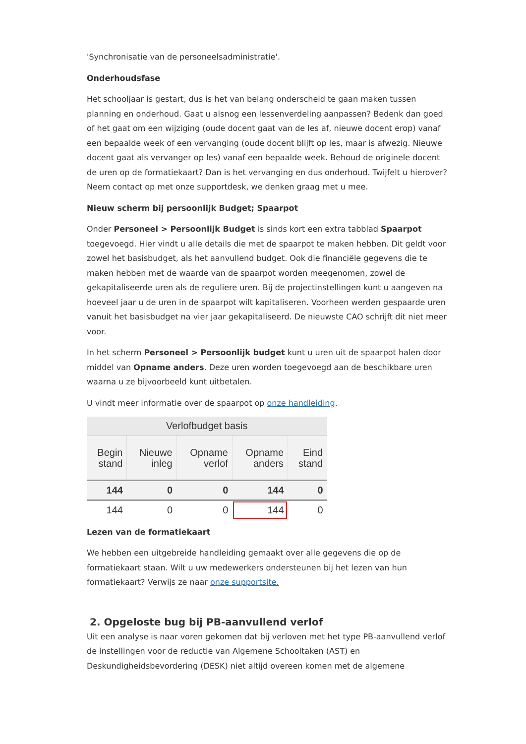'Synchronisatie van de personeelsadministratie'.
Onderhoudsfase
Het schooljaar is gestart, dus is het van belang onderscheid te gaan maken tussen planning en onderhoud. Gaat u alsnog een lessenverdeling aanpassen? Bedenk dan goed of het gaat om een wijziging (oude docent gaat van de les af, nieuwe docent erop) vanaf een bepaalde week of een vervanging (oude docent blijft op les, maar is afwezig. Nieuwe docent gaat als vervanger op les) vanaf een bepaalde week. Behoud de originele docent de uren op de formatiekaart? Dan is het vervanging en dus onderhoud. Twijfelt u hierover? Neem contact op met onze supportdesk, we denken graag met u mee.
Nieuw scherm bij persoonlijk Budget; Spaarpot
Onder Personeel > Persoonlijk Budget is sinds kort een extra tabblad Spaarpot toegevoegd. Hier vindt u alle details die met de spaarpot te maken hebben. Dit geldt voor zowel het basisbudget, als het aanvullend budget. Ook die financiële gegevens die te maken hebben met de waarde van de spaarpot worden meegenomen, zowel de gekapitaliseerde uren als de reguliere uren. Bij de projectinstellingen kunt u aangeven na hoeveel jaar u de uren in de spaarpot wilt kapitaliseren. Voorheen werden gespaarde uren vanuit het basisbudget na vier jaar gekapitaliseerd. De nieuwste CAO schrijft dit niet meer voor.
In het scherm Personeel > Persoonlijk budget kunt u uren uit de spaarpot halen door middel van Opname anders. Deze uren worden toegevoegd aan de beschikbare uren waarna u ze bijvoorbeeld kunt uitbetalen.
U vindt meer informatie over de spaarpot op onze handleiding.
| Verlofbudget basis | | | | |
| --- | --- | --- | --- | --- |
| Begin stand | Nieuwe inleg | Opname verlof | Opname anders | Eind stand |
| 144 | 0 | 0 | 144 | 0 |
| 144 | 0 | 0 | 144 | 0 |
Lezen van de formatiekaart
We hebben een uitgebreide handleiding gemaakt over alle gegevens die op de formatiekaart staan. Wilt u uw medewerkers ondersteunen bij het lezen van hun formatiekaart? Verwijs ze naar onze supportsite.
2. Opgeloste bug bij PB-aanvullend verlof
Uit een analyse is naar voren gekomen dat bij verloven met het type PB-aanvullend verlof de instellingen voor de reductie van Algemene Schooltaken (AST) en Deskundigheidsbevordering (DESK) niet altijd overeen komen met de algemene